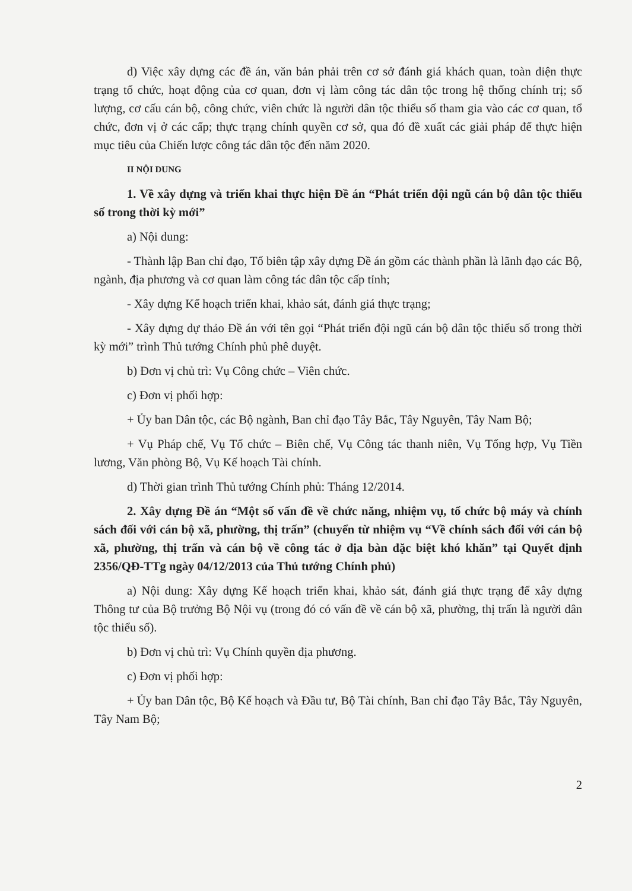d) Việc xây dựng các đề án, văn bản phải trên cơ sở đánh giá khách quan, toàn diện thực trạng tổ chức, hoạt động của cơ quan, đơn vị làm công tác dân tộc trong hệ thống chính trị; số lượng, cơ cấu cán bộ, công chức, viên chức là người dân tộc thiểu số tham gia vào các cơ quan, tổ chức, đơn vị ở các cấp; thực trạng chính quyền cơ sở, qua đó đề xuất các giải pháp để thực hiện mục tiêu của Chiến lược công tác dân tộc đến năm 2020.
II NỘI DUNG
1. Về xây dựng và triển khai thực hiện Đề án “Phát triển đội ngũ cán bộ dân tộc thiểu số trong thời kỳ mới”
a) Nội dung:
- Thành lập Ban chỉ đạo, Tổ biên tập xây dựng Đề án gồm các thành phần là lãnh đạo các Bộ, ngành, địa phương và cơ quan làm công tác dân tộc cấp tỉnh;
- Xây dựng Kế hoạch triển khai, khảo sát, đánh giá thực trạng;
- Xây dựng dự thảo Đề án với tên gọi “Phát triển đội ngũ cán bộ dân tộc thiểu số trong thời kỳ mới” trình Thủ tướng Chính phủ phê duyệt.
b) Đơn vị chủ trì: Vụ Công chức – Viên chức.
c) Đơn vị phối hợp:
+ Ủy ban Dân tộc, các Bộ ngành, Ban chỉ đạo Tây Bắc, Tây Nguyên, Tây Nam Bộ;
+ Vụ Pháp chế, Vụ Tổ chức – Biên chế, Vụ Công tác thanh niên, Vụ Tổng hợp, Vụ Tiền lương, Văn phòng Bộ, Vụ Kế hoạch Tài chính.
d) Thời gian trình Thủ tướng Chính phủ: Tháng 12/2014.
2. Xây dựng Đề án “Một số vấn đề về chức năng, nhiệm vụ, tổ chức bộ máy và chính sách đối với cán bộ xã, phường, thị trấn” (chuyển từ nhiệm vụ “Về chính sách đối với cán bộ xã, phường, thị trấn và cán bộ về công tác ở địa bàn đặc biệt khó khăn” tại Quyết định 2356/QĐ-TTg ngày 04/12/2013 của Thủ tướng Chính phủ)
a) Nội dung: Xây dựng Kế hoạch triển khai, khảo sát, đánh giá thực trạng để xây dựng Thông tư của Bộ trưởng Bộ Nội vụ (trong đó có vấn đề về cán bộ xã, phường, thị trấn là người dân tộc thiểu số).
b) Đơn vị chủ trì: Vụ Chính quyền địa phương.
c) Đơn vị phối hợp:
+ Ủy ban Dân tộc, Bộ Kế hoạch và Đầu tư, Bộ Tài chính, Ban chỉ đạo Tây Bắc, Tây Nguyên, Tây Nam Bộ;
2